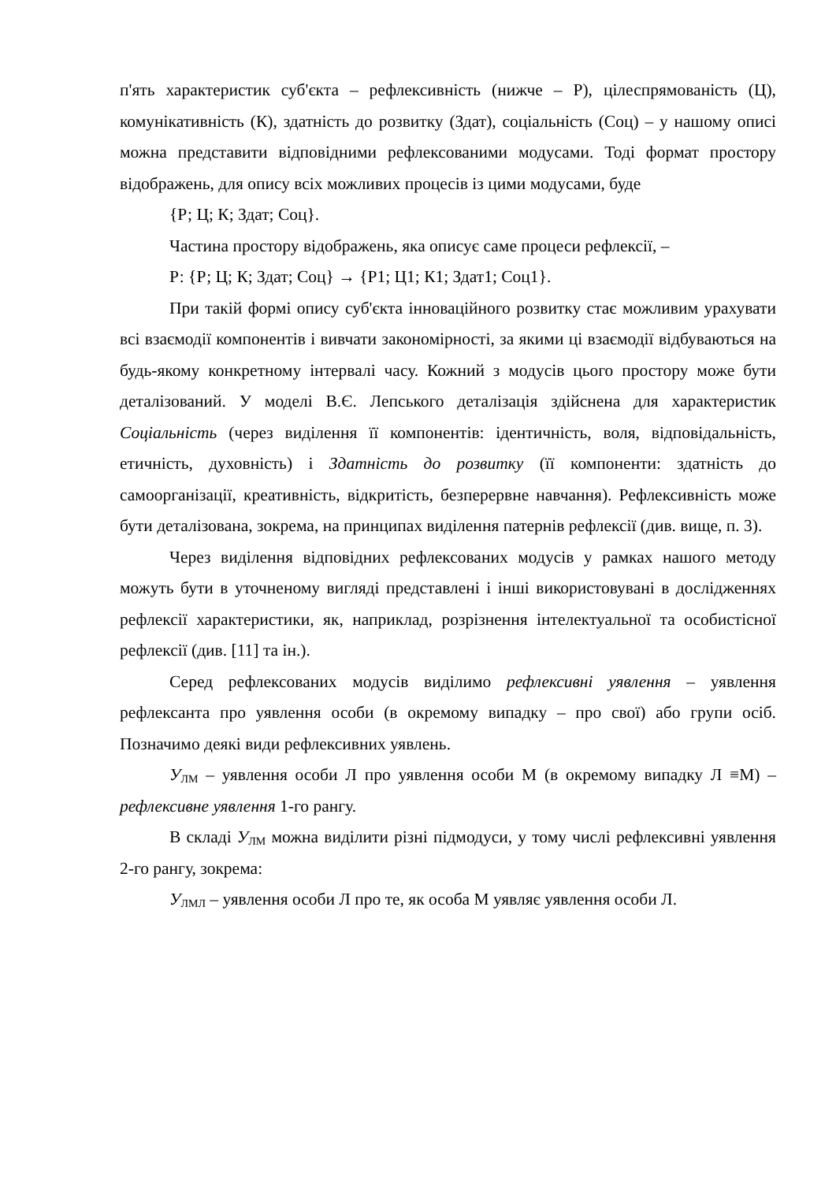п'ять характеристик суб'єкта – рефлексивність (нижче – Р), цілеспрямованість (Ц), комунікативність (К), здатність до розвитку (Здат), соціальність (Соц) – у нашому описі можна представити відповідними рефлексованими модусами. Тоді формат простору відображень, для опису всіх можливих процесів із цими модусами, буде
{Р; Ц; К; Здат; Соц}.
Частина простору відображень, яка описує саме процеси рефлексії, –
Р: {Р; Ц; К; Здат; Соц} → {Р1; Ц1; К1; Здат1; Соц1}.
При такій формі опису суб'єкта інноваційного розвитку стає можливим урахувати всі взаємодії компонентів і вивчати закономірності, за якими ці взаємодії відбуваються на будь-якому конкретному інтервалі часу. Кожний з модусів цього простору може бути деталізований. У моделі В.Є. Лепського деталізація здійснена для характеристик Соціальність (через виділення її компонентів: ідентичність, воля, відповідальність, етичність, духовність) і Здатність до розвитку (її компоненти: здатність до самоорганізації, креативність, відкритість, безперервне навчання). Рефлексивність може бути деталізована, зокрема, на принципах виділення патернів рефлексії (див. вище, п. 3).
Через виділення відповідних рефлексованих модусів у рамках нашого методу можуть бути в уточненому вигляді представлені і інші використовувані в дослідженнях рефлексії характеристики, як, наприклад, розрізнення інтелектуальної та особистісної рефлексії (див. [11] та ін.).
Серед рефлексованих модусів виділимо рефлексивні уявлення – уявлення рефлексанта про уявлення особи (в окремому випадку – про свої) або групи осіб. Позначимо деякі види рефлексивних уявлень.
У<sub>ЛМ</sub> – уявлення особи Л про уявлення особи М (в окремому випадку Л ≡М) – рефлексивне уявлення 1-го рангу.
В складі У<sub>ЛМ</sub> можна виділити різні підмодуси, у тому числі рефлексивні уявлення 2-го рангу, зокрема:
У<sub>ЛМЛ</sub> – уявлення особи Л про те, як особа М уявляє уявлення особи Л.